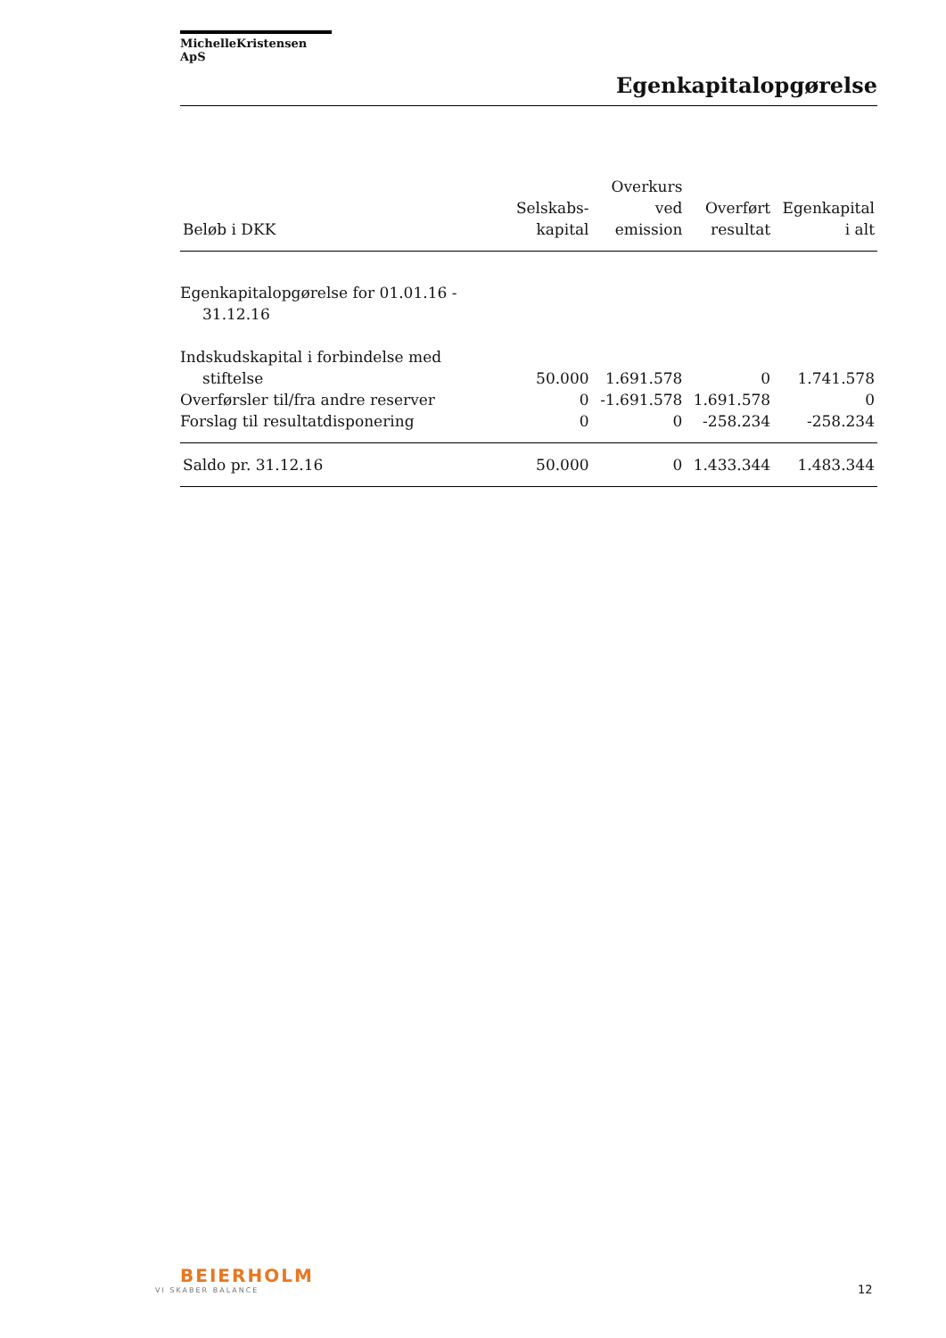MichelleKristensen ApS
Egenkapitalopgørelse
| Beløb i DKK | Selskabs- kapital | Overkurs ved emission | Overført resultat | Egenkapital i alt |
| --- | --- | --- | --- | --- |
| Egenkapitalopgørelse for 01.01.16 - 31.12.16 | | | | |
| Indskudskapital i forbindelse med stiftelse | 50.000 | 1.691.578 | 0 | 1.741.578 |
| Overførsler til/fra andre reserver | 0 | -1.691.578 | 1.691.578 | 0 |
| Forslag til resultatdisponering | 0 | 0 | -258.234 | -258.234 |
| Saldo pr. 31.12.16 | 50.000 | 0 | 1.433.344 | 1.483.344 |
BEIERHOLM
VI SKABER BALANCE
12